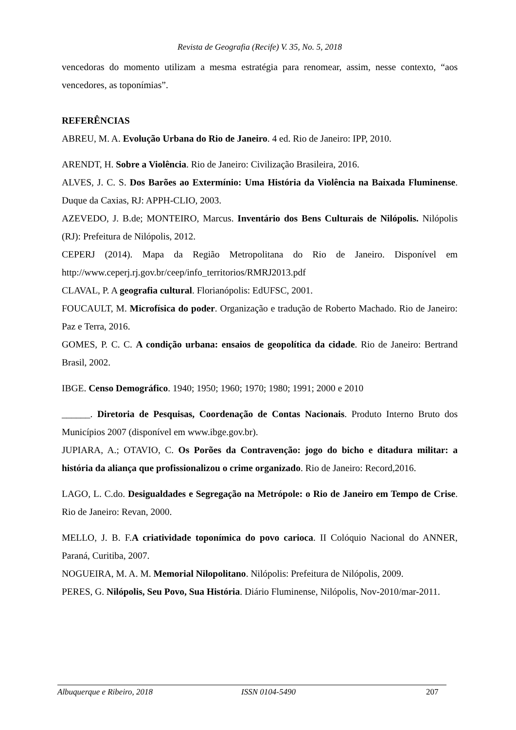Revista de Geografia (Recife) V. 35, No. 5, 2018
vencedoras do momento utilizam a mesma estratégia para renomear, assim, nesse contexto, “aos vencedores, as toponímias”.
REFERÊNCIAS
ABREU, M. A. Evolução Urbana do Rio de Janeiro. 4 ed. Rio de Janeiro: IPP, 2010.
ARENDT, H. Sobre a Violência. Rio de Janeiro: Civilização Brasileira, 2016.
ALVES, J. C. S. Dos Barões ao Extermínio: Uma História da Violência na Baixada Fluminense. Duque da Caxias, RJ: APPH-CLIO, 2003.
AZEVEDO, J. B.de; MONTEIRO, Marcus. Inventário dos Bens Culturais de Nilópolis. Nilópolis (RJ): Prefeitura de Nilópolis, 2012.
CEPERJ (2014). Mapa da Região Metropolitana do Rio de Janeiro. Disponível em http://www.ceperj.rj.gov.br/ceep/info_territorios/RMRJ2013.pdf
CLAVAL, P. A geografia cultural. Florianópolis: EdUFSC, 2001.
FOUCAULT, M. Microfísica do poder. Organização e tradução de Roberto Machado. Rio de Janeiro: Paz e Terra, 2016.
GOMES, P. C. C. A condição urbana: ensaios de geopolítica da cidade. Rio de Janeiro: Bertrand Brasil, 2002.
IBGE. Censo Demográfico. 1940; 1950; 1960; 1970; 1980; 1991; 2000 e 2010
______. Diretoria de Pesquisas, Coordenação de Contas Nacionais. Produto Interno Bruto dos Municípios 2007 (disponível em www.ibge.gov.br).
JUPIARA, A.; OTAVIO, C. Os Porões da Contravenção: jogo do bicho e ditadura militar: a história da aliança que profissionalizou o crime organizado. Rio de Janeiro: Record,2016.
LAGO, L. C.do. Desigualdades e Segregação na Metrópole: o Rio de Janeiro em Tempo de Crise. Rio de Janeiro: Revan, 2000.
MELLO, J. B. F.A criatividade toponímica do povo carioca. II Colóquio Nacional do ANNER, Paraná, Curitiba, 2007.
NOGUEIRA, M. A. M. Memorial Nilopolitano. Nilópolis: Prefeitura de Nilópolis, 2009.
PERES, G. Nilópolis, Seu Povo, Sua História. Diário Fluminense, Nilópolis, Nov-2010/mar-2011.
Albuquerque e Ribeiro, 2018 ISSN 0104-5490 207